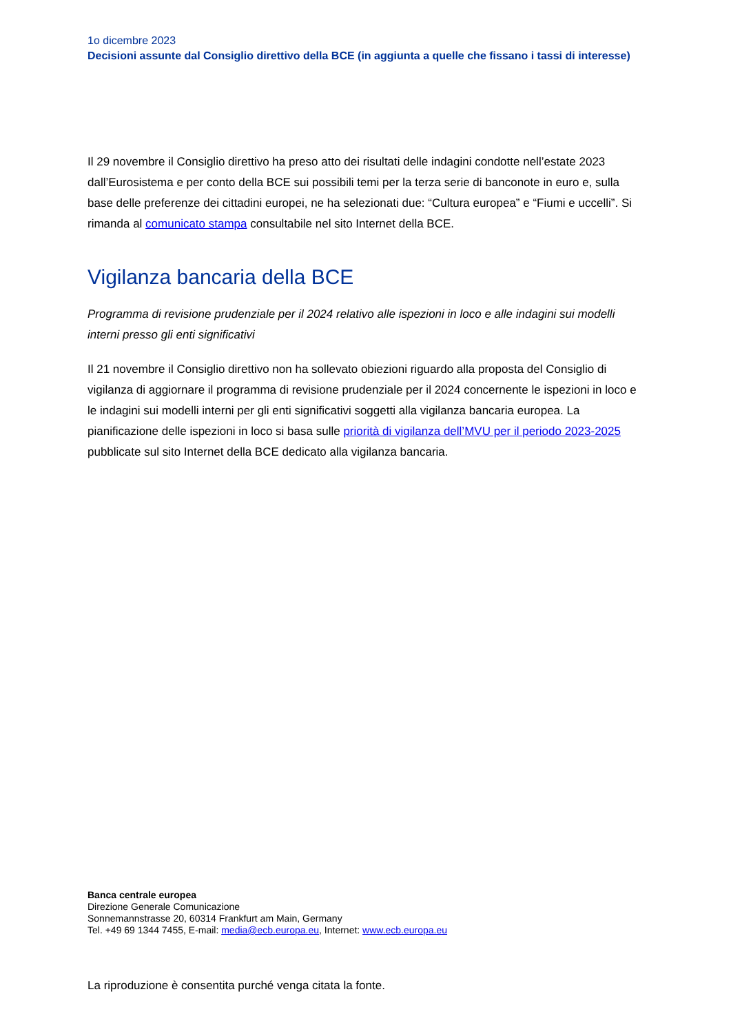1o dicembre 2023
Decisioni assunte dal Consiglio direttivo della BCE (in aggiunta a quelle che fissano i tassi di interesse)
Il 29 novembre il Consiglio direttivo ha preso atto dei risultati delle indagini condotte nell’estate 2023 dall’Eurosistema e per conto della BCE sui possibili temi per la terza serie di banconote in euro e, sulla base delle preferenze dei cittadini europei, ne ha selezionati due: “Cultura europea” e “Fiumi e uccelli”. Si rimanda al comunicato stampa consultabile nel sito Internet della BCE.
Vigilanza bancaria della BCE
Programma di revisione prudenziale per il 2024 relativo alle ispezioni in loco e alle indagini sui modelli interni presso gli enti significativi
Il 21 novembre il Consiglio direttivo non ha sollevato obiezioni riguardo alla proposta del Consiglio di vigilanza di aggiornare il programma di revisione prudenziale per il 2024 concernente le ispezioni in loco e le indagini sui modelli interni per gli enti significativi soggetti alla vigilanza bancaria europea. La pianificazione delle ispezioni in loco si basa sulle priorità di vigilanza dell’MVU per il periodo 2023-2025 pubblicate sul sito Internet della BCE dedicato alla vigilanza bancaria.
Banca centrale europea
Direzione Generale Comunicazione
Sonnemannstrasse 20, 60314 Frankfurt am Main, Germany
Tel. +49 69 1344 7455, E-mail: media@ecb.europa.eu, Internet: www.ecb.europa.eu
La riproduzione è consentita purché venga citata la fonte.